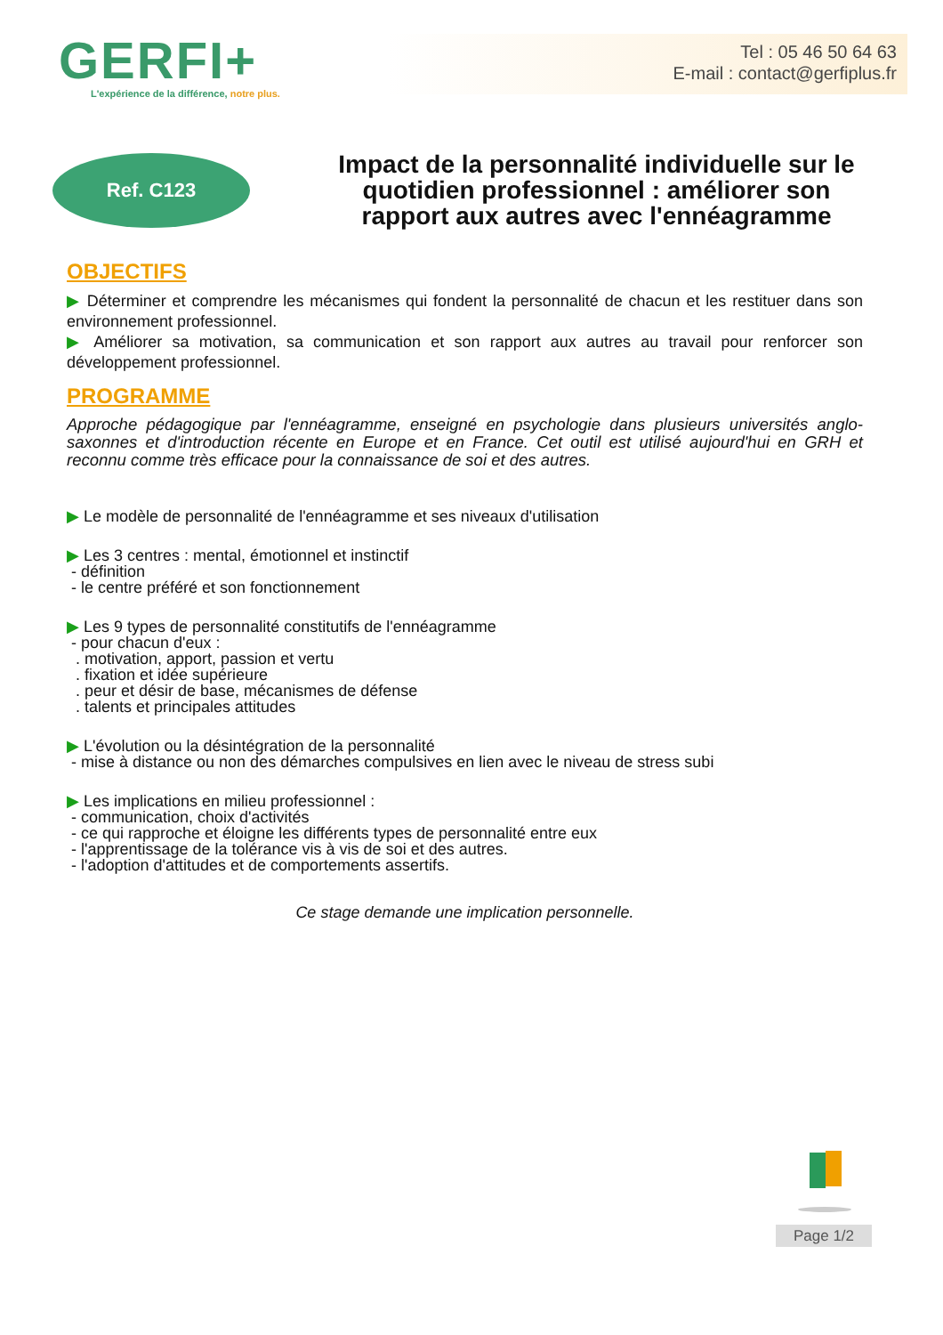GERFI+
L'expérience de la différence, notre plus.
Tel : 05 46 50 64 63
E-mail : contact@gerfiplus.fr
Ref. C123
Impact de la personnalité individuelle sur le quotidien professionnel : améliorer son rapport aux autres avec l'ennéagramme
OBJECTIFS
▶ Déterminer et comprendre les mécanismes qui fondent la personnalité de chacun et les restituer dans son environnement professionnel.
▶ Améliorer sa motivation, sa communication et son rapport aux autres au travail pour renforcer son développement professionnel.
PROGRAMME
Approche pédagogique par l'ennéagramme, enseigné en psychologie dans plusieurs universités anglo-saxonnes et d'introduction récente en Europe et en France. Cet outil est utilisé aujourd'hui en GRH et reconnu comme très efficace pour la connaissance de soi et des autres.
▶ Le modèle de personnalité de l'ennéagramme et ses niveaux d'utilisation
▶ Les 3 centres : mental, émotionnel et instinctif
- définition
- le centre préféré et son fonctionnement
▶ Les 9 types de personnalité constitutifs de l'ennéagramme
- pour chacun d'eux :
. motivation, apport, passion et vertu
. fixation et idée supérieure
. peur et désir de base, mécanismes de défense
. talents et principales attitudes
▶ L'évolution ou la désintégration de la personnalité
- mise à distance ou non des démarches compulsives en lien avec le niveau de stress subi
▶ Les implications en milieu professionnel :
- communication, choix d'activités
- ce qui rapproche et éloigne les différents types de personnalité entre eux
- l'apprentissage de la tolérance vis à vis de soi et des autres.
- l'adoption d'attitudes et de comportements assertifs.
Ce stage demande une implication personnelle.
Page 1/2